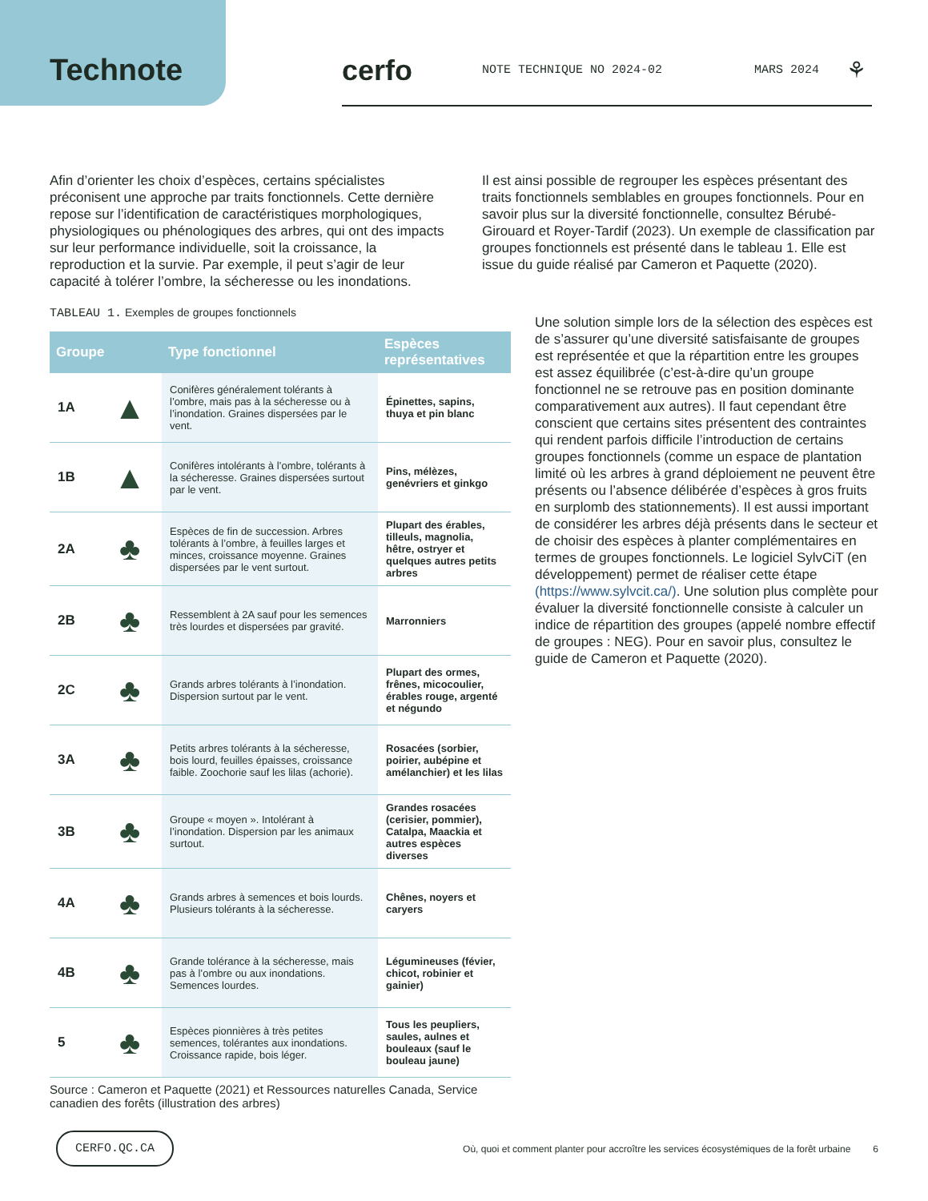Technote cerfo NOTE TECHNIQUE NO 2024-02 MARS 2024 ⚘
Afin d’orienter les choix d’espèces, certains spécialistes préconisent une approche par traits fonctionnels. Cette dernière repose sur l’identification de caractéristiques morphologiques, physiologiques ou phénologiques des arbres, qui ont des impacts sur leur performance individuelle, soit la croissance, la reproduction et la survie. Par exemple, il peut s’agir de leur capacité à tolérer l’ombre, la sécheresse ou les inondations.
Il est ainsi possible de regrouper les espèces présentant des traits fonctionnels semblables en groupes fonctionnels. Pour en savoir plus sur la diversité fonctionnelle, consultez Bérubé-Girouard et Royer-Tardif (2023). Un exemple de classification par groupes fonctionnels est présenté dans le tableau 1. Elle est issue du guide réalisé par Cameron et Paquette (2020).
TABLEAU 1. Exemples de groupes fonctionnels
| Groupe | | Type fonctionnel | Espèces représentatives |
| --- | --- | --- | --- |
| 1A | ▲ | Conifères généralement tolérants à l’ombre, mais pas à la sécheresse ou à l’inondation. Graines dispersées par le vent. | Épinettes, sapins, thuya et pin blanc |
| 1B | ▲ | Conifères intolérants à l’ombre, tolérants à la sécheresse. Graines dispersées surtout par le vent. | Pins, mélèzes, genévriers et ginkgo |
| 2A | ♣ | Espèces de fin de succession. Arbres tolérants à l’ombre, à feuilles larges et minces, croissance moyenne. Graines dispersées par le vent surtout. | Plupart des érables, tilleuls, magnolia, hêtre, ostryer et quelques autres petits arbres |
| 2B | ♣ | Ressemblent à 2A sauf pour les semences très lourdes et dispersées par gravité. | Marronniers |
| 2C | ♣ | Grands arbres tolérants à l’inondation. Dispersion surtout par le vent. | Plupart des ormes, frênes, micocoulier, érables rouge, argenté et négundo |
| 3A | ♣ | Petits arbres tolérants à la sécheresse, bois lourd, feuilles épaisses, croissance faible. Zoochorie sauf les lilas (achorie). | Rosacées (sorbier, poirier, aubépine et amélanchier) et les lilas |
| 3B | ♣ | Groupe « moyen ». Intolérant à l’inondation. Dispersion par les animaux surtout. | Grandes rosacées (cerisier, pommier), Catalpa, Maackia et autres espèces diverses |
| 4A | ♣ | Grands arbres à semences et bois lourds. Plusieurs tolérants à la sécheresse. | Chênes, noyers et caryers |
| 4B | ♣ | Grande tolérance à la sécheresse, mais pas à l’ombre ou aux inondations. Semences lourdes. | Légumineuses (févier, chicot, robinier et gainier) |
| 5 | ♣ | Espèces pionnières à très petites semences, tolérantes aux inondations. Croissance rapide, bois léger. | Tous les peupliers, saules, aulnes et bouleaux (sauf le bouleau jaune) |
Source : Cameron et Paquette (2021) et Ressources naturelles Canada, Service canadien des forêts (illustration des arbres)
Une solution simple lors de la sélection des espèces est de s’assurer qu’une diversité satisfaisante de groupes est représentée et que la répartition entre les groupes est assez équilibrée (c’est-à-dire qu’un groupe fonctionnel ne se retrouve pas en position dominante comparativement aux autres). Il faut cependant être conscient que certains sites présentent des contraintes qui rendent parfois difficile l’introduction de certains groupes fonctionnels (comme un espace de plantation limité où les arbres à grand déploiement ne peuvent être présents ou l’absence délibérée d’espèces à gros fruits en surplomb des stationnements). Il est aussi important de considérer les arbres déjà présents dans le secteur et de choisir des espèces à planter complémentaires en termes de groupes fonctionnels. Le logiciel SylvCiT (en développement) permet de réaliser cette étape (https://www.sylvcit.ca/). Une solution plus complète pour évaluer la diversité fonctionnelle consiste à calculer un indice de répartition des groupes (appelé nombre effectif de groupes : NEG). Pour en savoir plus, consultez le guide de Cameron et Paquette (2020).
CERFO.QC.CA Où, quoi et comment planter pour accroître les services écosystémiques de la forêt urbaine 6